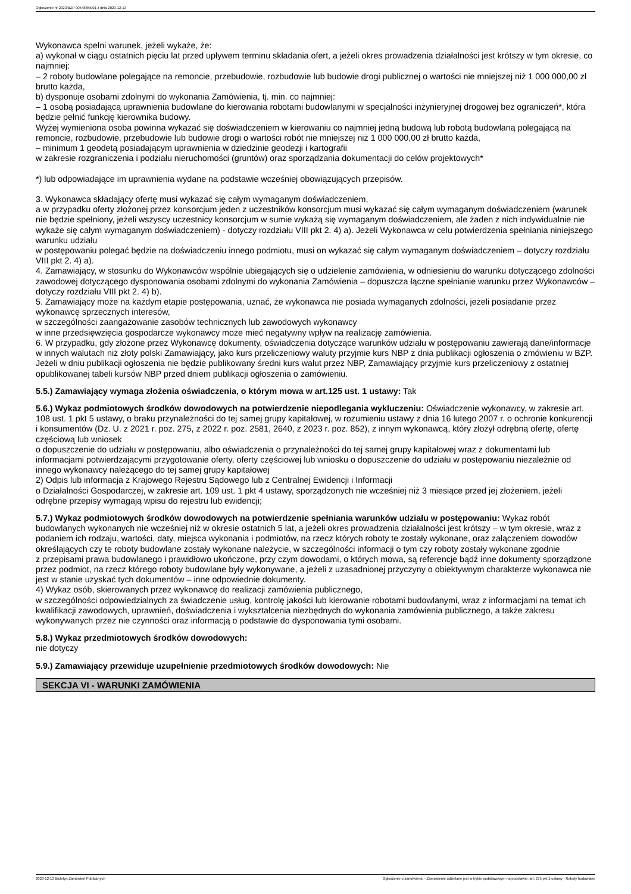Ogłoszenie nr 2023/BZP 00548855/01 z dnia 2023-12-13
Wykonawca spełni warunek, jeżeli wykaże, że:
a) wykonał w ciągu ostatnich pięciu lat przed upływem terminu składania ofert, a jeżeli okres prowadzenia działalności jest krótszy w tym okresie, co najmniej:
– 2 roboty budowlane polegające na remoncie, przebudowie, rozbudowie lub budowie drogi publicznej o wartości nie mniejszej niż 1 000 000,00 zł brutto każda,
b) dysponuje osobami zdolnymi do wykonania Zamówienia, tj. min. co najmniej:
– 1 osobą posiadającą uprawnienia budowlane do kierowania robotami budowlanymi w specjalności inżynieryjnej drogowej bez ograniczeń*, która będzie pełnić funkcję kierownika budowy.
Wyżej wymieniona osoba powinna wykazać się doświadczeniem w kierowaniu co najmniej jedną budową lub robotą budowlaną polegającą na remoncie, rozbudowie, przebudowie lub budowie drogi o wartości robót nie mniejszej niż 1 000 000,00 zł brutto każda,
– minimum 1 geodetą posiadającym uprawnienia w dziedzinie geodezji i kartografii
w zakresie rozgraniczenia i podziału nieruchomości (gruntów) oraz sporządzania dokumentacji do celów projektowych*
*) lub odpowiadające im uprawnienia wydane na podstawie wcześniej obowiązujących przepisów.
3. Wykonawca składający ofertę musi wykazać się całym wymaganym doświadczeniem,
a w przypadku oferty złożonej przez konsorcjum jeden z uczestników konsorcjum musi wykazać się całym wymaganym doświadczeniem (warunek nie będzie spełniony, jeżeli wszyscy uczestnicy konsorcjum w sumie wykażą się wymaganym doświadczeniem, ale żaden z nich indywidualnie nie wykaże się całym wymaganym doświadczeniem) - dotyczy rozdziału VIII pkt 2. 4) a). Jeżeli Wykonawca w celu potwierdzenia spełniania niniejszego warunku udziału
w postępowaniu polegać będzie na doświadczeniu innego podmiotu, musi on wykazać się całym wymaganym doświadczeniem – dotyczy rozdziału VIII pkt 2. 4) a).
4. Zamawiający, w stosunku do Wykonawców wspólnie ubiegających się o udzielenie zamówienia, w odniesieniu do warunku dotyczącego zdolności zawodowej dotyczącego dysponowania osobami zdolnymi do wykonania Zamówienia – dopuszcza łączne spełnianie warunku przez Wykonawców – dotyczy rozdziału VIII pkt 2. 4) b).
5. Zamawiający może na każdym etapie postępowania, uznać, że wykonawca nie posiada wymaganych zdolności, jeżeli posiadanie przez wykonawcę sprzecznych interesów,
w szczególności zaangażowanie zasobów technicznych lub zawodowych wykonawcy
w inne przedsięwzięcia gospodarcze wykonawcy może mieć negatywny wpływ na realizację zamówienia.
6. W przypadku, gdy złożone przez Wykonawcę dokumenty, oświadczenia dotyczące warunków udziału w postępowaniu zawierają dane/informacje w innych walutach niż złoty polski Zamawiający, jako kurs przeliczeniowy waluty przyjmie kurs NBP z dnia publikacji ogłoszenia o zmówieniu w BZP. Jeżeli w dniu publikacji ogłoszenia nie będzie publikowany średni kurs walut przez NBP, Zamawiający przyjmie kurs przeliczeniowy z ostatniej opublikowanej tabeli kursów NBP przed dniem publikacji ogłoszenia o zamówieniu.
5.5.) Zamawiający wymaga złożenia oświadczenia, o którym mowa w art.125 ust. 1 ustawy: Tak
5.6.) Wykaz podmiotowych środków dowodowych na potwierdzenie niepodlegania wykluczeniu: Oświadczenie wykonawcy, w zakresie art. 108 ust. 1 pkt 5 ustawy, o braku przynależności do tej samej grupy kapitałowej, w rozumieniu ustawy z dnia 16 lutego 2007 r. o ochronie konkurencji i konsumentów (Dz. U. z 2021 r. poz. 275, z 2022 r. poz. 2581, 2640, z 2023 r. poz. 852), z innym wykonawcą, który złożył odrębną ofertę, ofertę częściową lub wniosek
o dopuszczenie do udziału w postępowaniu, albo oświadczenia o przynależności do tej samej grupy kapitałowej wraz z dokumentami lub informacjami potwierdzającymi przygotowanie oferty, oferty częściowej lub wniosku o dopuszczenie do udziału w postępowaniu niezależnie od innego wykonawcy należącego do tej samej grupy kapitałowej
2) Odpis lub informacja z Krajowego Rejestru Sądowego lub z Centralnej Ewidencji i Informacji
o Działalności Gospodarczej, w zakresie art. 109 ust. 1 pkt 4 ustawy, sporządzonych nie wcześniej niż 3 miesiące przed jej złożeniem, jeżeli odrębne przepisy wymagają wpisu do rejestru lub ewidencji;
5.7.) Wykaz podmiotowych środków dowodowych na potwierdzenie spełniania warunków udziału w postępowaniu: Wykaz robót budowlanych wykonanych nie wcześniej niż w okresie ostatnich 5 lat, a jeżeli okres prowadzenia działalności jest krótszy – w tym okresie, wraz z podaniem ich rodzaju, wartości, daty, miejsca wykonania i podmiotów, na rzecz których roboty te zostały wykonane, oraz załączeniem dowodów określających czy te roboty budowlane zostały wykonane należycie, w szczególności informacji o tym czy roboty zostały wykonane zgodnie
z przepisami prawa budowlanego i prawidłowo ukończone, przy czym dowodami, o których mowa, są referencje bądź inne dokumenty sporządzone przez podmiot, na rzecz którego roboty budowlane były wykonywane, a jeżeli z uzasadnionej przyczyny o obiektywnym charakterze wykonawca nie jest w stanie uzyskać tych dokumentów – inne odpowiednie dokumenty.
4) Wykaz osób, skierowanych przez wykonawcę do realizacji zamówienia publicznego,
w szczególności odpowiedzialnych za świadczenie usług, kontrolę jakości lub kierowanie robotami budowlanymi, wraz z informacjami na temat ich kwalifikacji zawodowych, uprawnień, doświadczenia i wykształcenia niezbędnych do wykonania zamówienia publicznego, a także zakresu wykonywanych przez nie czynności oraz informacją o podstawie do dysponowania tymi osobami.
5.8.) Wykaz przedmiotowych środków dowodowych:
nie dotyczy
5.9.) Zamawiający przewiduje uzupełnienie przedmiotowych środków dowodowych: Nie
SEKCJA VI - WARUNKI ZAMÓWIENIA
2023-12-13 Biuletyn Zamówień Publicznych Ogłoszenie o zamówieniu - Zamówienie udzielane jest w trybie podstawowym na podstawie: art. 275 pkt 1 ustawy - Roboty budowlane